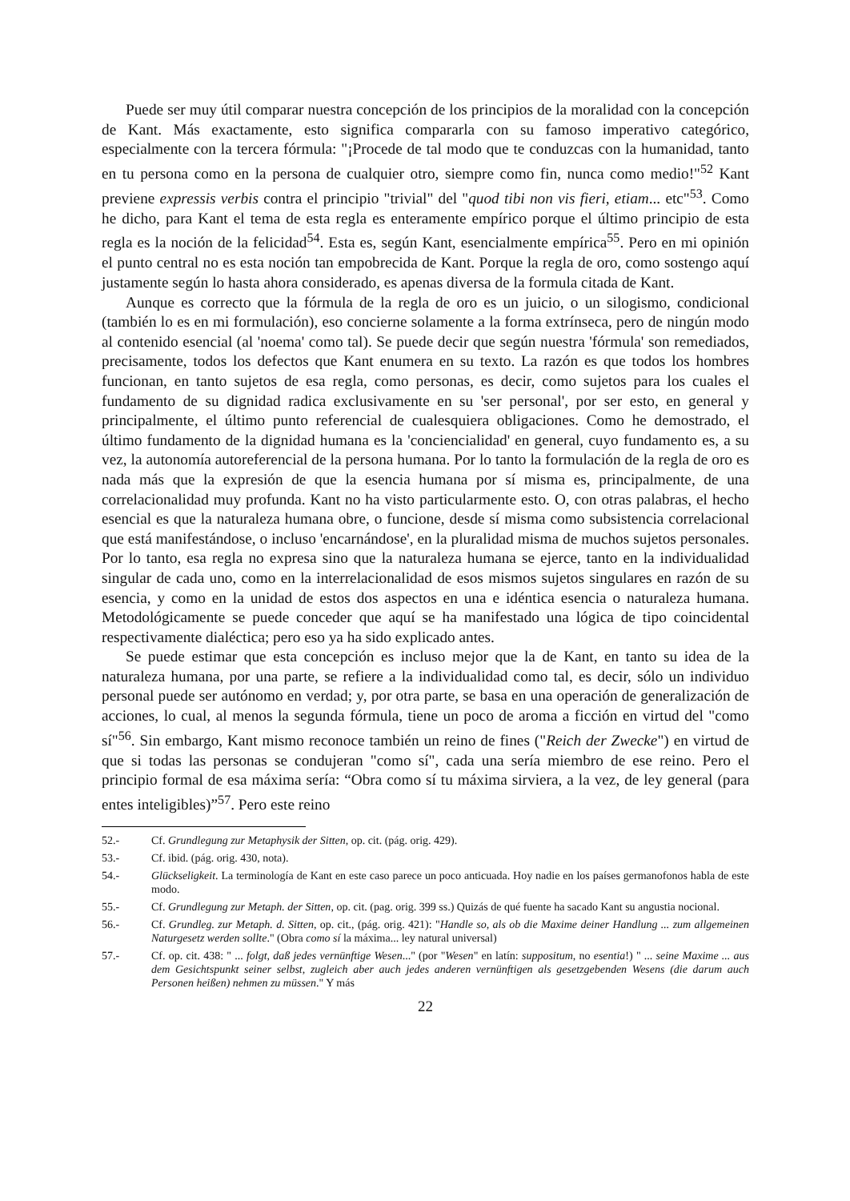Puede ser muy útil comparar nuestra concepción de los principios de la moralidad con la concepción de Kant. Más exactamente, esto significa compararla con su famoso imperativo categórico, especialmente con la tercera fórmula: "¡Procede de tal modo que te conduzcas con la humanidad, tanto en tu persona como en la persona de cualquier otro, siempre como fin, nunca como medio!"<sup>52</sup> Kant previene expressis verbis contra el principio "trivial" del "quod tibi non vis fieri, etiam... etc"<sup>53</sup>. Como he dicho, para Kant el tema de esta regla es enteramente empírico porque el último principio de esta regla es la noción de la felicidad<sup>54</sup>. Esta es, según Kant, esencialmente empírica<sup>55</sup>. Pero en mi opinión el punto central no es esta noción tan empobrecida de Kant. Porque la regla de oro, como sostengo aquí justamente según lo hasta ahora considerado, es apenas diversa de la formula citada de Kant.
Aunque es correcto que la fórmula de la regla de oro es un juicio, o un silogismo, condicional (también lo es en mi formulación), eso concierne solamente a la forma extrínseca, pero de ningún modo al contenido esencial (al 'noema' como tal). Se puede decir que según nuestra 'fórmula' son remediados, precisamente, todos los defectos que Kant enumera en su texto. La razón es que todos los hombres funcionan, en tanto sujetos de esa regla, como personas, es decir, como sujetos para los cuales el fundamento de su dignidad radica exclusivamente en su 'ser personal', por ser esto, en general y principalmente, el último punto referencial de cualesquiera obligaciones. Como he demostrado, el último fundamento de la dignidad humana es la 'conciencialidad' en general, cuyo fundamento es, a su vez, la autonomía autoreferencial de la persona humana. Por lo tanto la formulación de la regla de oro es nada más que la expresión de que la esencia humana por sí misma es, principalmente, de una correlacionalidad muy profunda. Kant no ha visto particularmente esto. O, con otras palabras, el hecho esencial es que la naturaleza humana obre, o funcione, desde sí misma como subsistencia correlacional que está manifestándose, o incluso 'encarnándose', en la pluralidad misma de muchos sujetos personales. Por lo tanto, esa regla no expresa sino que la naturaleza humana se ejerce, tanto en la individualidad singular de cada uno, como en la interrelacionalidad de esos mismos sujetos singulares en razón de su esencia, y como en la unidad de estos dos aspectos en una e idéntica esencia o naturaleza humana. Metodológicamente se puede conceder que aquí se ha manifestado una lógica de tipo coincidental respectivamente dialéctica; pero eso ya ha sido explicado antes.
Se puede estimar que esta concepción es incluso mejor que la de Kant, en tanto su idea de la naturaleza humana, por una parte, se refiere a la individualidad como tal, es decir, sólo un individuo personal puede ser autónomo en verdad; y, por otra parte, se basa en una operación de generalización de acciones, lo cual, al menos la segunda fórmula, tiene un poco de aroma a ficción en virtud del "como sí"<sup>56</sup>. Sin embargo, Kant mismo reconoce también un reino de fines ("Reich der Zwecke") en virtud de que si todas las personas se condujeran "como sí", cada una sería miembro de ese reino. Pero el principio formal de esa máxima sería: “Obra como sí tu máxima sirviera, a la vez, de ley general (para entes inteligibles)”<sup>57</sup>. Pero este reino
52.- Cf. Grundlegung zur Metaphysik der Sitten, op. cit. (pág. orig. 429).
53.- Cf. ibid. (pág. orig. 430, nota).
54.- Glückseligkeit. La terminología de Kant en este caso parece un poco anticuada. Hoy nadie en los países germanofonos habla de este modo.
55.- Cf. Grundlegung zur Metaph. der Sitten, op. cit. (pag. orig. 399 ss.) Quizás de qué fuente ha sacado Kant su angustia nocional.
56.- Cf. Grundleg. zur Metaph. d. Sitten, op. cit., (pág. orig. 421): "Handle so, als ob die Maxime deiner Handlung ... zum allgemeinen Naturgesetz werden sollte." (Obra como sí la máxima... ley natural universal)
57.- Cf. op. cit. 438: " ... folgt, daß jedes vernünftige Wesen..." (por "Wesen" en latín: suppositum, no esentia!) " ... seine Maxime ... aus dem Gesichtspunkt seiner selbst, zugleich aber auch jedes anderen vernünftigen als gesetzgebenden Wesens (die darum auch Personen heißen) nehmen zu müssen." Y más
22